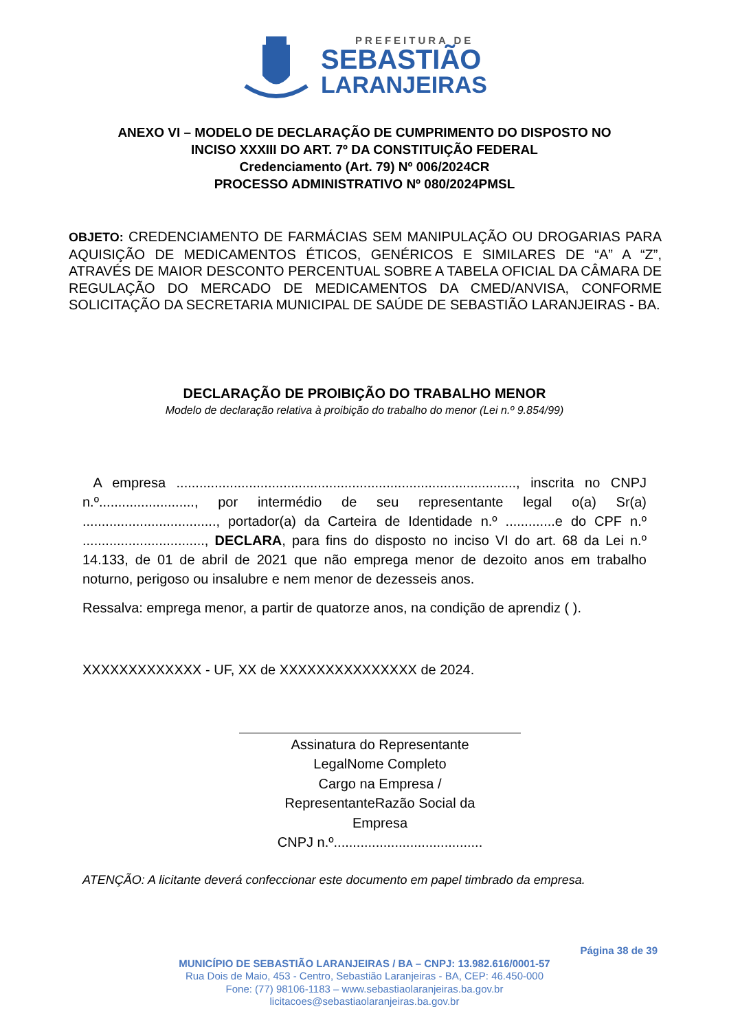PREFEITURA DE
SEBASTIÃO
LARANJEIRAS
ANEXO VI – MODELO DE DECLARAÇÃO DE CUMPRIMENTO DO DISPOSTO NO
INCISO XXXIII DO ART. 7º DA CONSTITUIÇÃO FEDERAL
Credenciamento (Art. 79) Nº 006/2024CR
PROCESSO ADMINISTRATIVO Nº 080/2024PMSL
OBJETO: CREDENCIAMENTO DE FARMÁCIAS SEM MANIPULAÇÃO OU DROGARIAS PARA AQUISIÇÃO DE MEDICAMENTOS ÉTICOS, GENÉRICOS E SIMILARES DE “A” A “Z”, ATRAVÉS DE MAIOR DESCONTO PERCENTUAL SOBRE A TABELA OFICIAL DA CÂMARA DE REGULAÇÃO DO MERCADO DE MEDICAMENTOS DA CMED/ANVISA, CONFORME SOLICITAÇÃO DA SECRETARIA MUNICIPAL DE SAÚDE DE SEBASTIÃO LARANJEIRAS - BA.
DECLARAÇÃO DE PROIBIÇÃO DO TRABALHO MENOR
Modelo de declaração relativa à proibição do trabalho do menor (Lei n.º 9.854/99)
A empresa ........................................................................................., inscrita no CNPJ n.º........................., por intermédio de seu representante legal o(a) Sr(a) ..................................., portador(a) da Carteira de Identidade n.º .............e do CPF n.º ................................, DECLARA, para fins do disposto no inciso VI do art. 68 da Lei n.º 14.133, de 01 de abril de 2021 que não emprega menor de dezoito anos em trabalho noturno, perigoso ou insalubre e nem menor de dezesseis anos.
Ressalva: emprega menor, a partir de quatorze anos, na condição de aprendiz ( ).
XXXXXXXXXXXXX - UF, XX de XXXXXXXXXXXXXXX de 2024.
Assinatura do Representante
LegalNome Completo
Cargo na Empresa /
RepresentanteRazão Social da
Empresa
CNPJ n.º.......................................
ATENÇÃO: A licitante deverá confeccionar este documento em papel timbrado da empresa.
Página 38 de 39
MUNICÍPIO DE SEBASTIÃO LARANJEIRAS / BA – CNPJ: 13.982.616/0001-57
Rua Dois de Maio, 453 - Centro, Sebastião Laranjeiras - BA, CEP: 46.450-000
Fone: (77) 98106-1183 – www.sebastiaolaranjeiras.ba.gov.br
licitacoes@sebastiaolaranjeiras.ba.gov.br